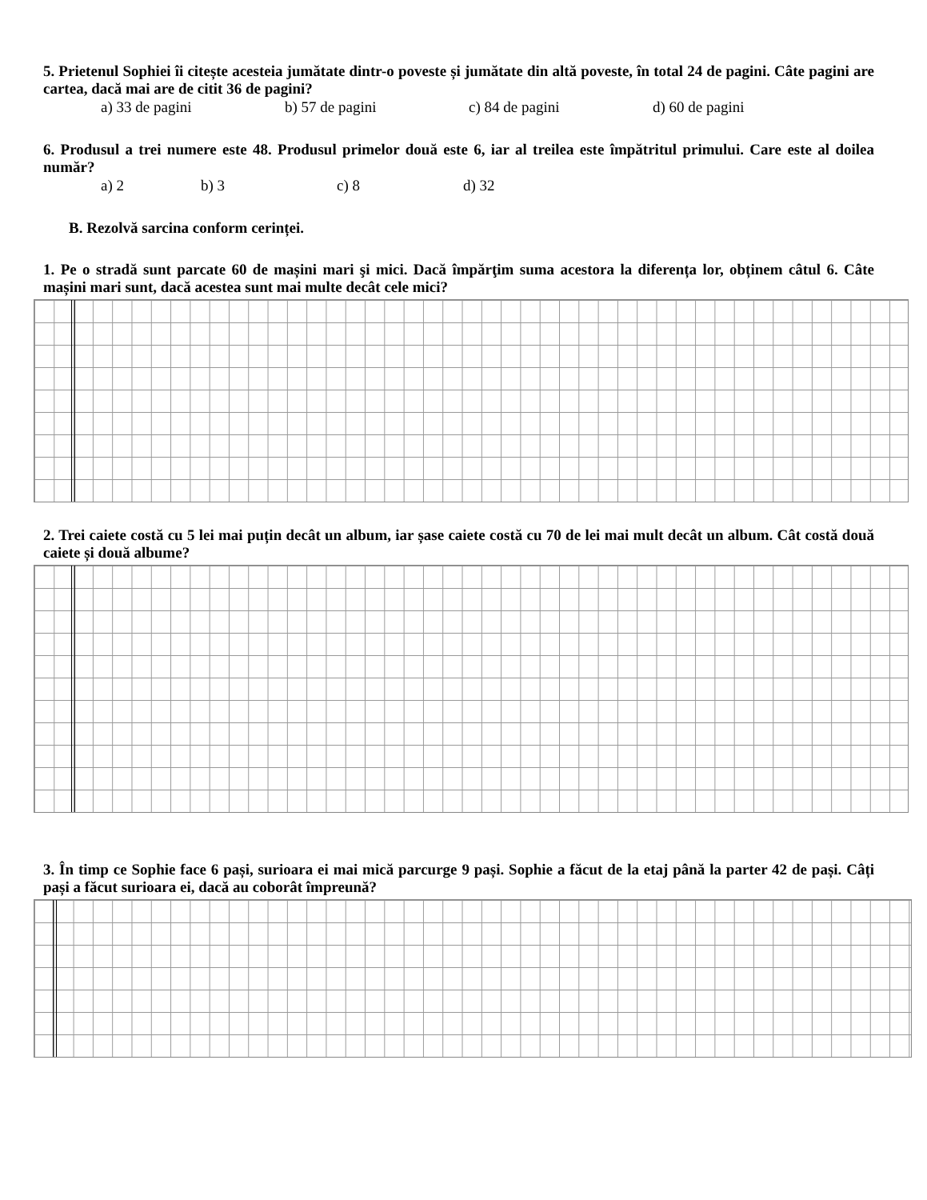5. Prietenul Sophiei îi citește acesteia jumătate dintr-o poveste și jumătate din altă poveste, în total 24 de pagini. Câte pagini are cartea, dacă mai are de citit 36 de pagini?
a) 33 de pagini b) 57 de pagini c) 84 de pagini d) 60 de pagini
6. Produsul a trei numere este 48. Produsul primelor două este 6, iar al treilea este împătritul primului. Care este al doilea număr?
a) 2 b) 3 c) 8 d) 32
B. Rezolvă sarcina conform cerinței.
1. Pe o stradă sunt parcate 60 de mașini mari şi mici. Dacă împărţim suma acestora la diferența lor, obținem câtul 6. Câte mașini mari sunt, dacă acestea sunt mai multe decât cele mici?
2. Trei caiete costă cu 5 lei mai puțin decât un album, iar șase caiete costă cu 70 de lei mai mult decât un album. Cât costă două caiete și două albume?
3. În timp ce Sophie face 6 pași, surioara ei mai mică parcurge 9 pași. Sophie a făcut de la etaj până la parter 42 de pași. Câți pași a făcut surioara ei, dacă au coborât împreună?